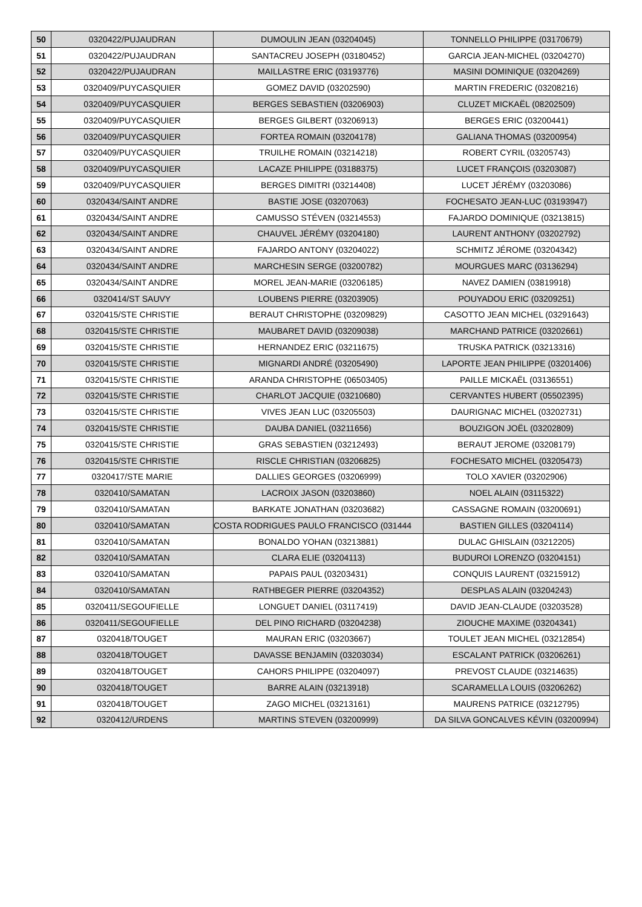| 50 | 0320422/PUJAUDRAN | DUMOULIN JEAN (03204045) | TONNELLO PHILIPPE (03170679) |
| 51 | 0320422/PUJAUDRAN | SANTACREU JOSEPH (03180452) | GARCIA JEAN-MICHEL (03204270) |
| 52 | 0320422/PUJAUDRAN | MAILLASTRE ERIC (03193776) | MASINI DOMINIQUE (03204269) |
| 53 | 0320409/PUYCASQUIER | GOMEZ DAVID (03202590) | MARTIN FREDERIC (03208216) |
| 54 | 0320409/PUYCASQUIER | BERGES SEBASTIEN (03206903) | CLUZET MICKAËL (08202509) |
| 55 | 0320409/PUYCASQUIER | BERGES GILBERT (03206913) | BERGES ERIC (03200441) |
| 56 | 0320409/PUYCASQUIER | FORTEA ROMAIN (03204178) | GALIANA THOMAS (03200954) |
| 57 | 0320409/PUYCASQUIER | TRUILHE ROMAIN (03214218) | ROBERT CYRIL (03205743) |
| 58 | 0320409/PUYCASQUIER | LACAZE PHILIPPE (03188375) | LUCET FRANÇOIS (03203087) |
| 59 | 0320409/PUYCASQUIER | BERGES DIMITRI (03214408) | LUCET JÉRÉMY (03203086) |
| 60 | 0320434/SAINT ANDRE | BASTIE JOSE (03207063) | FOCHESATO JEAN-LUC (03193947) |
| 61 | 0320434/SAINT ANDRE | CAMUSSO STÉVEN (03214553) | FAJARDO DOMINIQUE (03213815) |
| 62 | 0320434/SAINT ANDRE | CHAUVEL JÉRÉMY (03204180) | LAURENT ANTHONY (03202792) |
| 63 | 0320434/SAINT ANDRE | FAJARDO ANTONY (03204022) | SCHMITZ JÉROME (03204342) |
| 64 | 0320434/SAINT ANDRE | MARCHESIN SERGE (03200782) | MOURGUES MARC (03136294) |
| 65 | 0320434/SAINT ANDRE | MOREL JEAN-MARIE (03206185) | NAVEZ DAMIEN (03819918) |
| 66 | 0320414/ST SAUVY | LOUBENS PIERRE (03203905) | POUYADOU ERIC (03209251) |
| 67 | 0320415/STE CHRISTIE | BERAUT CHRISTOPHE (03209829) | CASOTTO JEAN MICHEL (03291643) |
| 68 | 0320415/STE CHRISTIE | MAUBARET DAVID (03209038) | MARCHAND PATRICE (03202661) |
| 69 | 0320415/STE CHRISTIE | HERNANDEZ ERIC (03211675) | TRUSKA PATRICK (03213316) |
| 70 | 0320415/STE CHRISTIE | MIGNARDI ANDRÉ (03205490) | LAPORTE JEAN PHILIPPE (03201406) |
| 71 | 0320415/STE CHRISTIE | ARANDA CHRISTOPHE (06503405) | PAILLE MICKAËL (03136551) |
| 72 | 0320415/STE CHRISTIE | CHARLOT JACQUIE (03210680) | CERVANTES HUBERT (05502395) |
| 73 | 0320415/STE CHRISTIE | VIVES JEAN LUC (03205503) | DAURIGNAC MICHEL (03202731) |
| 74 | 0320415/STE CHRISTIE | DAUBA DANIEL (03211656) | BOUZIGON JOËL (03202809) |
| 75 | 0320415/STE CHRISTIE | GRAS SEBASTIEN (03212493) | BERAUT JEROME (03208179) |
| 76 | 0320415/STE CHRISTIE | RISCLE CHRISTIAN (03206825) | FOCHESATO MICHEL (03205473) |
| 77 | 0320417/STE MARIE | DALLIES GEORGES (03206999) | TOLO XAVIER (03202906) |
| 78 | 0320410/SAMATAN | LACROIX JASON (03203860) | NOEL ALAIN (03115322) |
| 79 | 0320410/SAMATAN | BARKATE JONATHAN (03203682) | CASSAGNE ROMAIN (03200691) |
| 80 | 0320410/SAMATAN | COSTA RODRIGUES PAULO FRANCISCO (031444 | BASTIEN GILLES (03204114) |
| 81 | 0320410/SAMATAN | BONALDO YOHAN (03213881) | DULAC GHISLAIN (03212205) |
| 82 | 0320410/SAMATAN | CLARA ELIE (03204113) | BUDUROI LORENZO (03204151) |
| 83 | 0320410/SAMATAN | PAPAIS PAUL (03203431) | CONQUIS LAURENT (03215912) |
| 84 | 0320410/SAMATAN | RATHBEGER PIERRE (03204352) | DESPLAS ALAIN (03204243) |
| 85 | 0320411/SEGOUFIELLE | LONGUET DANIEL (03117419) | DAVID JEAN-CLAUDE (03203528) |
| 86 | 0320411/SEGOUFIELLE | DEL PINO RICHARD (03204238) | ZIOUCHE MAXIME (03204341) |
| 87 | 0320418/TOUGET | MAURAN ERIC (03203667) | TOULET JEAN MICHEL (03212854) |
| 88 | 0320418/TOUGET | DAVASSE BENJAMIN (03203034) | ESCALANT PATRICK (03206261) |
| 89 | 0320418/TOUGET | CAHORS PHILIPPE (03204097) | PREVOST CLAUDE (03214635) |
| 90 | 0320418/TOUGET | BARRE ALAIN (03213918) | SCARAMELLA LOUIS (03206262) |
| 91 | 0320418/TOUGET | ZAGO MICHEL (03213161) | MAURENS PATRICE (03212795) |
| 92 | 0320412/URDENS | MARTINS STEVEN (03200999) | DA SILVA GONCALVES KÉVIN (03200994) |